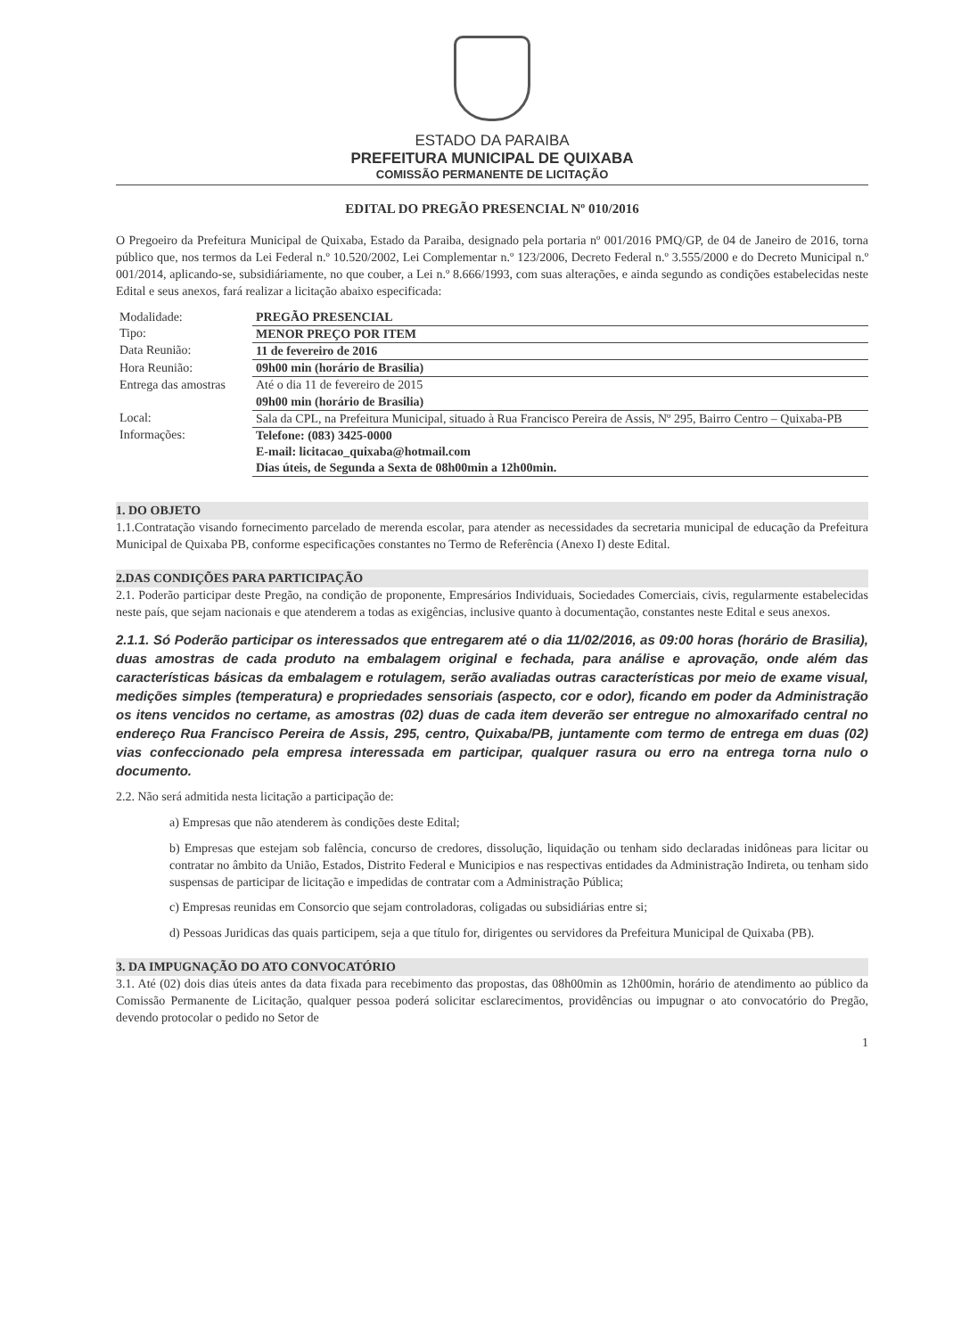ESTADO DA PARAIBA
PREFEITURA MUNICIPAL DE QUIXABA
COMISSÃO PERMANENTE DE LICITAÇÃO
EDITAL DO PREGÃO PRESENCIAL Nº 010/2016
O Pregoeiro da Prefeitura Municipal de Quixaba, Estado da Paraiba, designado pela portaria nº 001/2016 PMQ/GP, de 04 de Janeiro de 2016, torna público que, nos termos da Lei Federal n.º 10.520/2002, Lei Complementar n.º 123/2006, Decreto Federal n.º 3.555/2000 e do Decreto Municipal n.º 001/2014, aplicando-se, subsidiáriamente, no que couber, a Lei n.º 8.666/1993, com suas alterações, e ainda segundo as condições estabelecidas neste Edital e seus anexos, fará realizar a licitação abaixo especificada:
| Modalidade: | PREGÃO PRESENCIAL |
| Tipo: | MENOR PREÇO POR ITEM |
| Data Reunião: | 11 de fevereiro de 2016 |
| Hora Reunião: | 09h00 min (horário de Brasilia) |
| Entrega das amostras | Até o dia 11 de fevereiro de 2015 09h00 min (horário de Brasilia) |
| Local: | Sala da CPL, na Prefeitura Municipal, situado à Rua Francisco Pereira de Assis, Nº 295, Bairro Centro – Quixaba-PB |
| Informações: | Telefone: (083) 3425-0000 E-mail: licitacao_quixaba@hotmail.com Dias úteis, de Segunda a Sexta de 08h00min a 12h00min. |
1. DO OBJETO
1.1.Contratação visando fornecimento parcelado de merenda escolar, para atender as necessidades da secretaria municipal de educação da Prefeitura Municipal de Quixaba PB, conforme especificações constantes no Termo de Referência (Anexo I) deste Edital.
2.DAS CONDIÇÕES PARA PARTICIPAÇÃO
2.1. Poderão participar deste Pregão, na condição de proponente, Empresários Individuais, Sociedades Comerciais, civis, regularmente estabelecidas neste país, que sejam nacionais e que atenderem a todas as exigências, inclusive quanto à documentação, constantes neste Edital e seus anexos.
2.1.1. Só Poderão participar os interessados que entregarem até o dia 11/02/2016, as 09:00 horas (horário de Brasilia), duas amostras de cada produto na embalagem original e fechada, para análise e aprovação, onde além das características básicas da embalagem e rotulagem, serão avaliadas outras características por meio de exame visual, medições simples (temperatura) e propriedades sensoriais (aspecto, cor e odor), ficando em poder da Administração os itens vencidos no certame, as amostras (02) duas de cada item deverão ser entregue no almoxarifado central no endereço Rua Francisco Pereira de Assis, 295, centro, Quixaba/PB, juntamente com termo de entrega em duas (02) vias confeccionado pela empresa interessada em participar, qualquer rasura ou erro na entrega torna nulo o documento.
2.2. Não será admitida nesta licitação a participação de:
a) Empresas que não atenderem às condições deste Edital;
b) Empresas que estejam sob falência, concurso de credores, dissolução, liquidação ou tenham sido declaradas inidôneas para licitar ou contratar no âmbito da União, Estados, Distrito Federal e Municipios e nas respectivas entidades da Administração Indireta, ou tenham sido suspensas de participar de licitação e impedidas de contratar com a Administração Pública;
c) Empresas reunidas em Consorcio que sejam controladoras, coligadas ou subsidiárias entre si;
d) Pessoas Juridicas das quais participem, seja a que título for, dirigentes ou servidores da Prefeitura Municipal de Quixaba (PB).
3. DA IMPUGNAÇÃO DO ATO CONVOCATÓRIO
3.1. Até (02) dois dias úteis antes da data fixada para recebimento das propostas, das 08h00min as 12h00min, horário de atendimento ao público da Comissão Permanente de Licitação, qualquer pessoa poderá solicitar esclarecimentos, providências ou impugnar o ato convocatório do Pregão, devendo protocolar o pedido no Setor de
1